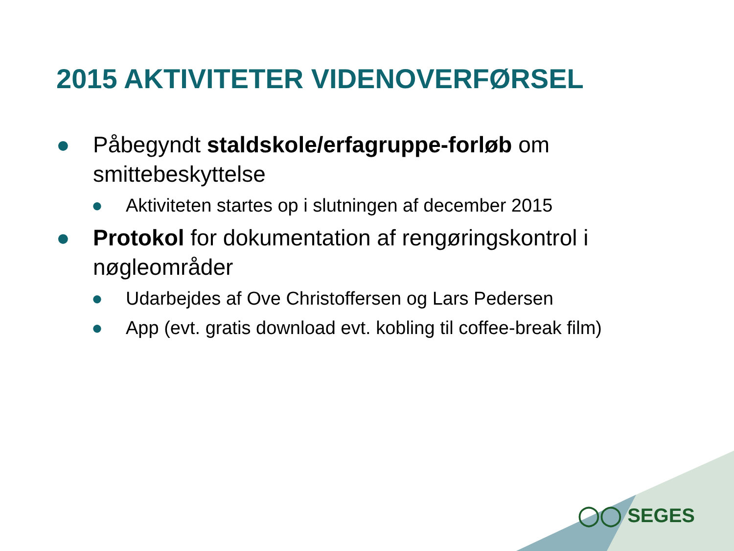2015 AKTIVITETER VIDENOVERFØRSEL
● Påbegyndt staldskole/erfagruppe-forløb om smittebeskyttelse
● Aktiviteten startes op i slutningen af december 2015
● Protokol for dokumentation af rengøringskontrol i nøgleområder
● Udarbejdes af Ove Christoffersen og Lars Pedersen
● App (evt. gratis download evt. kobling til coffee-break film)
◯◯ SEGES